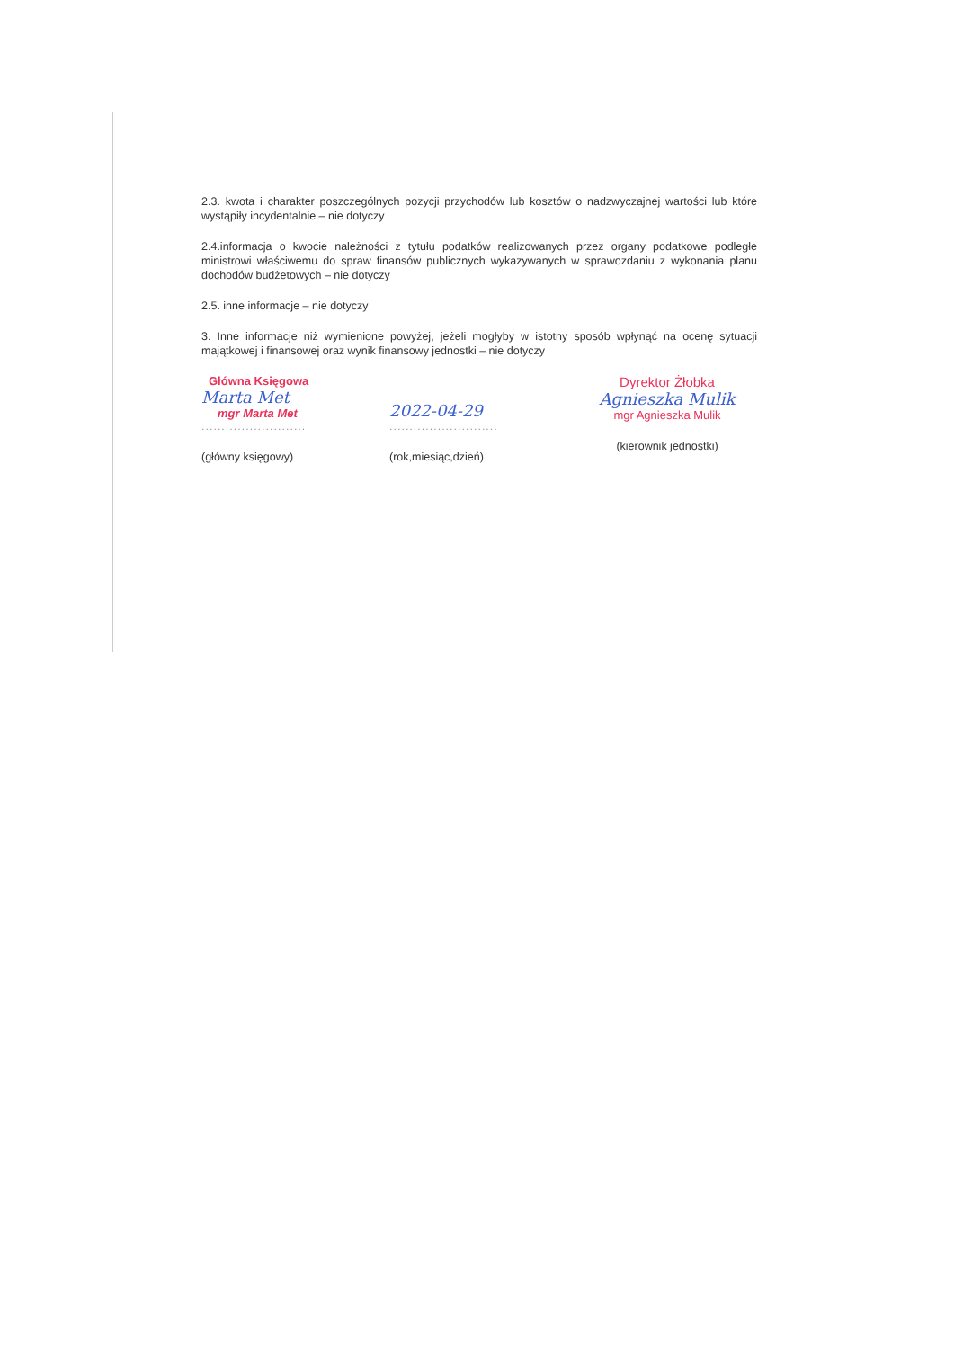2.3. kwota i charakter poszczególnych pozycji przychodów lub kosztów o nadzwyczajnej wartości lub które wystąpiły incydentalnie – nie dotyczy
2.4.informacja o kwocie należności z tytułu podatków realizowanych przez organy podatkowe podległe ministrowi właściwemu do spraw finansów publicznych wykazywanych w sprawozdaniu z wykonania planu dochodów budżetowych – nie dotyczy
2.5. inne informacje – nie dotyczy
3. Inne informacje niż wymienione powyżej, jeżeli mogłyby w istotny sposób wpłynąć na ocenę sytuacji majątkowej i finansowej oraz wynik finansowy jednostki – nie dotyczy
Główna Księgowa
Marta Met
mgr Marta Met
..........................
(główny księgowy)
2022-04-29
...........................
(rok,miesiąc,dzień)
Dyrektor Żłobka
Agnieszka Mulik
mgr Agnieszka Mulik
(kierownik jednostki)